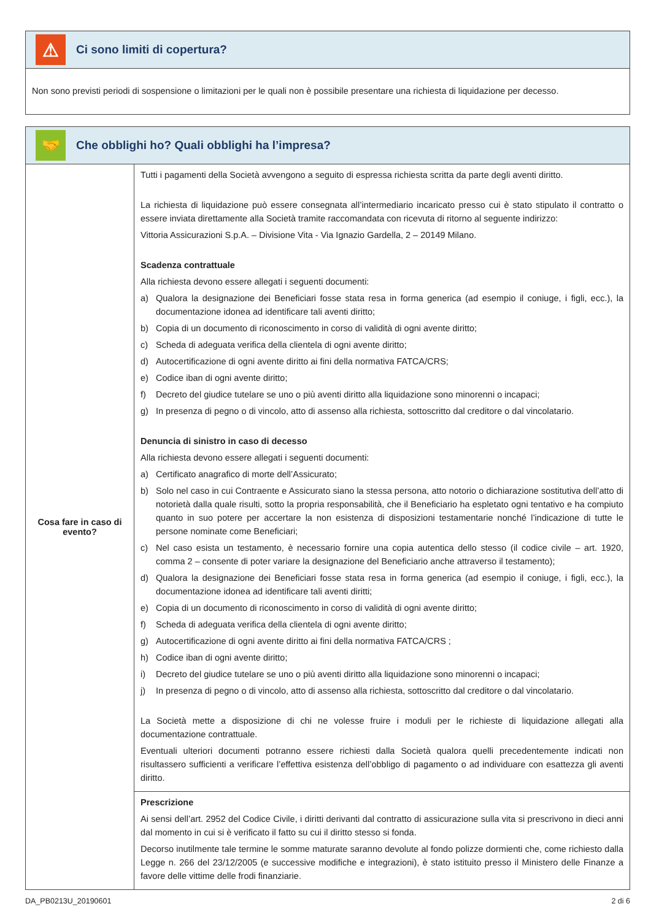⚠
Ci sono limiti di copertura?
Non sono previsti periodi di sospensione o limitazioni per le quali non è possibile presentare una richiesta di liquidazione per decesso.
🤝
Che obblighi ho? Quali obblighi ha l’impresa?
| Cosa fare in caso di evento? | Tutti i pagamenti della Società avvengono a seguito di espressa richiesta scritta da parte degli aventi diritto. La richiesta di liquidazione può essere consegnata all’intermediario incaricato presso cui è stato stipulato il contratto o essere inviata direttamente alla Società tramite raccomandata con ricevuta di ritorno al seguente indirizzo: Vittoria Assicurazioni S.p.A. – Divisione Vita - Via Ignazio Gardella, 2 – 20149 Milano. Scadenza contrattuale Alla richiesta devono essere allegati i seguenti documenti: a) Qualora la designazione dei Beneficiari fosse stata resa in forma generica (ad esempio il coniuge, i figli, ecc.), la documentazione idonea ad identificare tali aventi diritto; b) Copia di un documento di riconoscimento in corso di validità di ogni avente diritto; c) Scheda di adeguata verifica della clientela di ogni avente diritto; d) Autocertificazione di ogni avente diritto ai fini della normativa FATCA/CRS; e) Codice iban di ogni avente diritto; f) Decreto del giudice tutelare se uno o più aventi diritto alla liquidazione sono minorenni o incapaci; g) In presenza di pegno o di vincolo, atto di assenso alla richiesta, sottoscritto dal creditore o dal vincolatario. Denuncia di sinistro in caso di decesso Alla richiesta devono essere allegati i seguenti documenti: a) Certificato anagrafico di morte dell’Assicurato; b) Solo nel caso in cui Contraente e Assicurato siano la stessa persona, atto notorio o dichiarazione sostitutiva dell’atto di notorietà dalla quale risulti, sotto la propria responsabilità, che il Beneficiario ha espletato ogni tentativo e ha compiuto quanto in suo potere per accertare la non esistenza di disposizioni testamentarie nonché l’indicazione di tutte le persone nominate come Beneficiari; c) Nel caso esista un testamento, è necessario fornire una copia autentica dello stesso (il codice civile – art. 1920, comma 2 – consente di poter variare la designazione del Beneficiario anche attraverso il testamento); d) Qualora la designazione dei Beneficiari fosse stata resa in forma generica (ad esempio il coniuge, i figli, ecc.), la documentazione idonea ad identificare tali aventi diritti; e) Copia di un documento di riconoscimento in corso di validità di ogni avente diritto; f) Scheda di adeguata verifica della clientela di ogni avente diritto; g) Autocertificazione di ogni avente diritto ai fini della normativa FATCA/CRS ; h) Codice iban di ogni avente diritto; i) Decreto del giudice tutelare se uno o più aventi diritto alla liquidazione sono minorenni o incapaci; j) In presenza di pegno o di vincolo, atto di assenso alla richiesta, sottoscritto dal creditore o dal vincolatario. La Società mette a disposizione di chi ne volesse fruire i moduli per le richieste di liquidazione allegati alla documentazione contrattuale. Eventuali ulteriori documenti potranno essere richiesti dalla Società qualora quelli precedentemente indicati non risultassero sufficienti a verificare l’effettiva esistenza dell’obbligo di pagamento o ad individuare con esattezza gli aventi diritto. |
| | Prescrizione Ai sensi dell’art. 2952 del Codice Civile, i diritti derivanti dal contratto di assicurazione sulla vita si prescrivono in dieci anni dal momento in cui si è verificato il fatto su cui il diritto stesso si fonda. Decorso inutilmente tale termine le somme maturate saranno devolute al fondo polizze dormienti che, come richiesto dalla Legge n. 266 del 23/12/2005 (e successive modifiche e integrazioni), è stato istituito presso il Ministero delle Finanze a favore delle vittime delle frodi finanziarie. |
DA_PB0213U_20190601 2 di 6